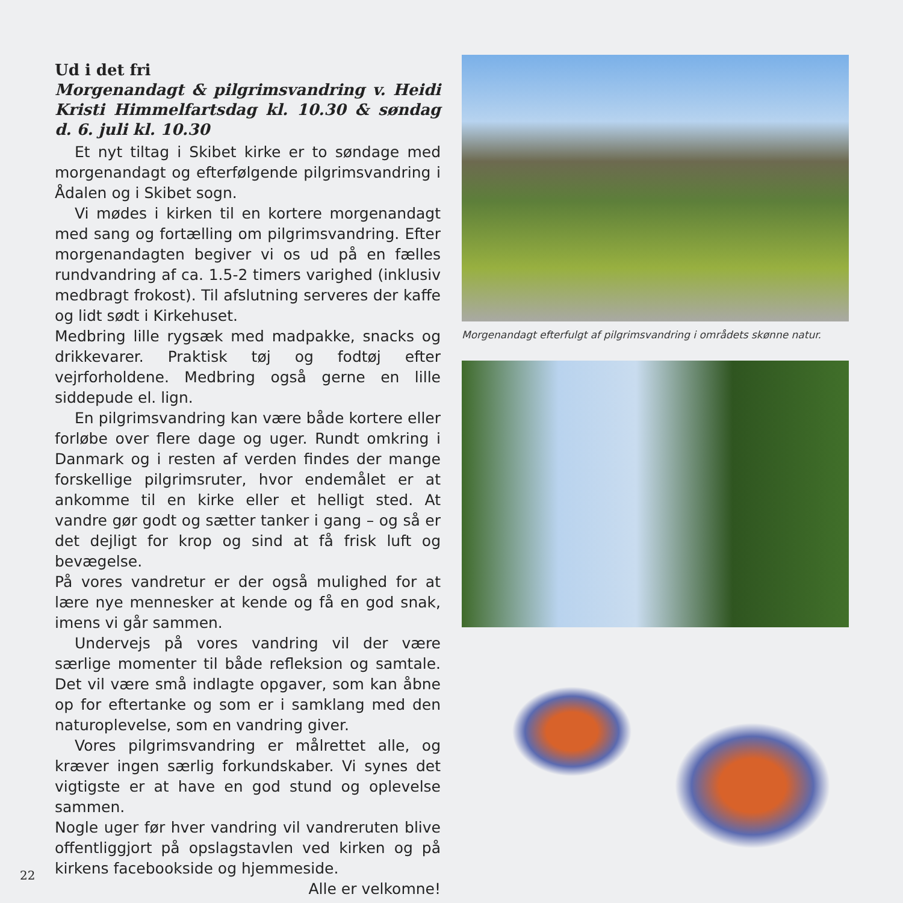Ud i det fri
Morgenandagt & pilgrimsvandring v. Heidi Kristi Himmelfartsdag kl. 10.30 & søndag d. 6. juli kl. 10.30
Et nyt tiltag i Skibet kirke er to søndage med morgenandagt og efterfølgende pilgrimsvandring i Ådalen og i Skibet sogn.
Vi mødes i kirken til en kortere morgenandagt med sang og fortælling om pilgrimsvandring. Efter morgenandagten begiver vi os ud på en fælles rundvandring af ca. 1.5-2 timers varighed (inklusiv medbragt frokost). Til afslutning serveres der kaffe og lidt sødt i Kirkehuset.
Medbring lille rygsæk med madpakke, snacks og drikkevarer. Praktisk tøj og fodtøj efter vejrforholdene. Medbring også gerne en lille siddepude el. lign.
En pilgrimsvandring kan være både kortere eller forløbe over flere dage og uger. Rundt omkring i Danmark og i resten af verden findes der mange forskellige pilgrimsruter, hvor endemålet er at ankomme til en kirke eller et helligt sted. At vandre gør godt og sætter tanker i gang – og så er det dejligt for krop og sind at få frisk luft og bevægelse.
På vores vandretur er der også mulighed for at lære nye mennesker at kende og få en god snak, imens vi går sammen.
Undervejs på vores vandring vil der være særlige momenter til både refleksion og samtale. Det vil være små indlagte opgaver, som kan åbne op for eftertanke og som er i samklang med den naturoplevelse, som en vandring giver.
Vores pilgrimsvandring er målrettet alle, og kræver ingen særlig forkundskaber. Vi synes det vigtigste er at have en god stund og oplevelse sammen.
Nogle uger før hver vandring vil vandreruten blive offentliggjort på opslagstavlen ved kirken og på kirkens facebookside og hjemmeside.
Alle er velkomne!
Morgenandagt efterfulgt af pilgrimsvandring i områdets skønne natur.
22